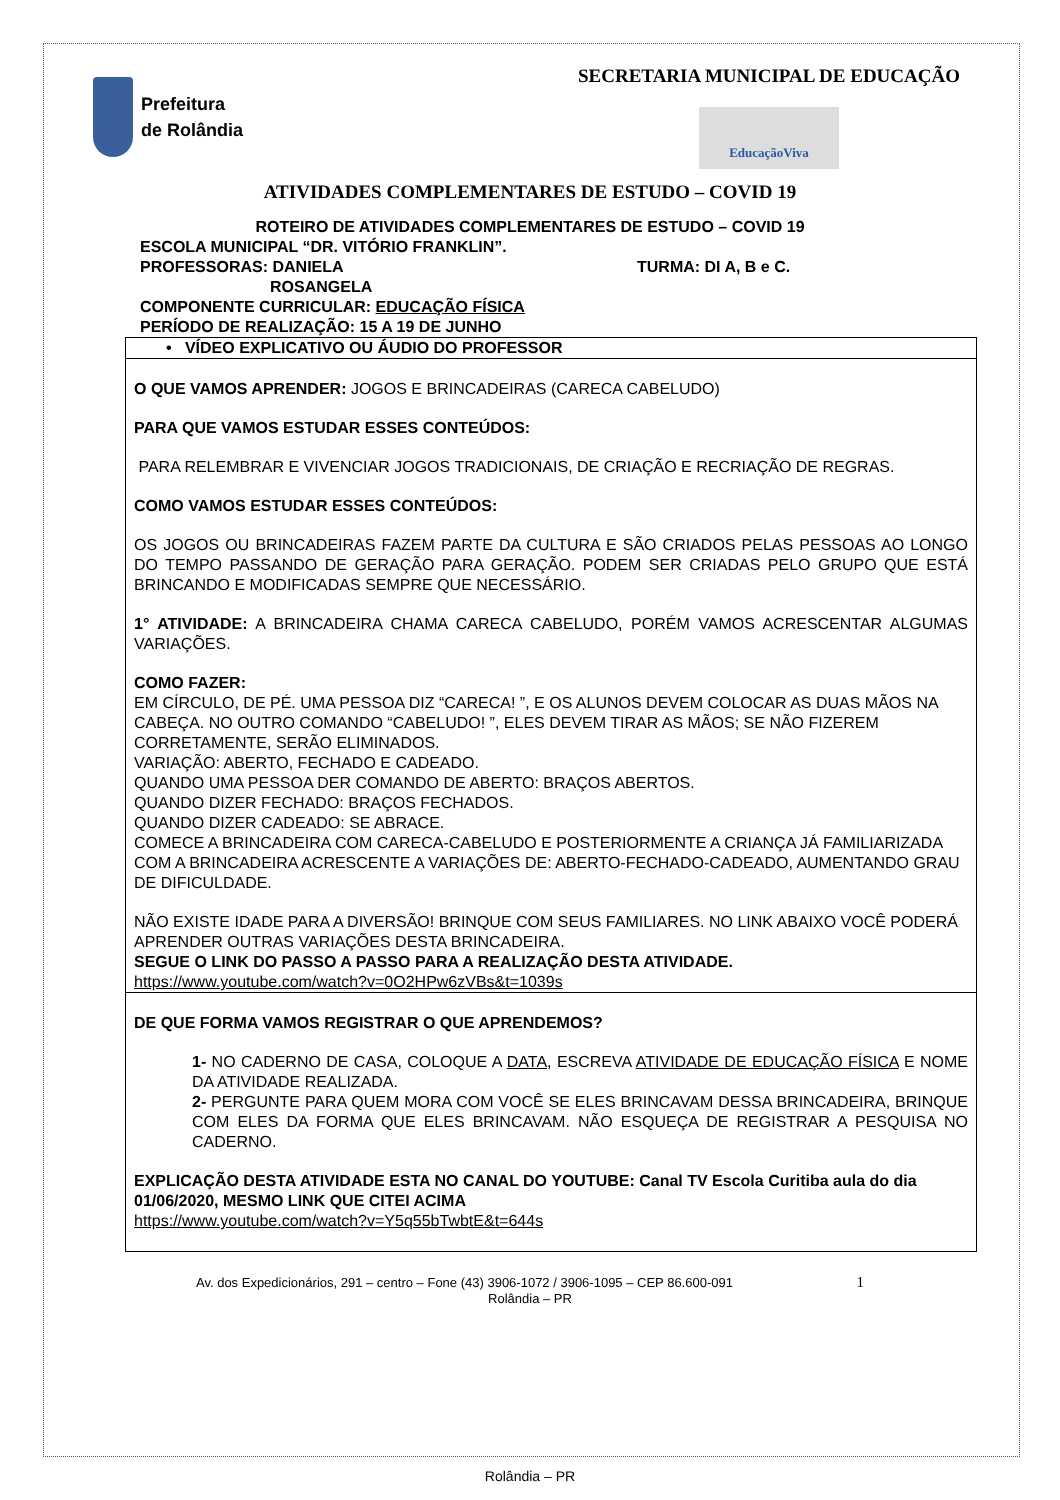Prefeitura
de Rolândia
SECRETARIA MUNICIPAL DE EDUCAÇÃO
EducaçãoViva
ATIVIDADES COMPLEMENTARES DE ESTUDO – COVID 19
ROTEIRO DE ATIVIDADES COMPLEMENTARES DE ESTUDO – COVID 19
ESCOLA MUNICIPAL “DR. VITÓRIO FRANKLIN”.
PROFESSORAS: DANIELA TURMA: DI A, B e C.
ROSANGELA
COMPONENTE CURRICULAR: EDUCAÇÃO FÍSICA
PERÍODO DE REALIZAÇÃO: 15 A 19 DE JUNHO
| • VÍDEO EXPLICATIVO OU ÁUDIO DO PROFESSOR |
| O QUE VAMOS APRENDER: JOGOS E BRINCADEIRAS (CARECA CABELUDO) PARA QUE VAMOS ESTUDAR ESSES CONTEÚDOS: PARA RELEMBRAR E VIVENCIAR JOGOS TRADICIONAIS, DE CRIAÇÃO E RECRIAÇÃO DE REGRAS. COMO VAMOS ESTUDAR ESSES CONTEÚDOS: OS JOGOS OU BRINCADEIRAS FAZEM PARTE DA CULTURA E SÃO CRIADOS PELAS PESSOAS AO LONGO DO TEMPO PASSANDO DE GERAÇÃO PARA GERAÇÃO. PODEM SER CRIADAS PELO GRUPO QUE ESTÁ BRINCANDO E MODIFICADAS SEMPRE QUE NECESSÁRIO. 1° ATIVIDADE: A BRINCADEIRA CHAMA CARECA CABELUDO, PORÉM VAMOS ACRESCENTAR ALGUMAS VARIAÇÕES. COMO FAZER: EM CÍRCULO, DE PÉ. UMA PESSOA DIZ “CARECA! ”, E OS ALUNOS DEVEM COLOCAR AS DUAS MÃOS NA CABEÇA. NO OUTRO COMANDO “CABELUDO! ”, ELES DEVEM TIRAR AS MÃOS; SE NÃO FIZEREM CORRETAMENTE, SERÃO ELIMINADOS. VARIAÇÃO: ABERTO, FECHADO E CADEADO. QUANDO UMA PESSOA DER COMANDO DE ABERTO: BRAÇOS ABERTOS. QUANDO DIZER FECHADO: BRAÇOS FECHADOS. QUANDO DIZER CADEADO: SE ABRACE. COMECE A BRINCADEIRA COM CARECA-CABELUDO E POSTERIORMENTE A CRIANÇA JÁ FAMILIARIZADA COM A BRINCADEIRA ACRESCENTE A VARIAÇÕES DE: ABERTO-FECHADO-CADEADO, AUMENTANDO GRAU DE DIFICULDADE. NÃO EXISTE IDADE PARA A DIVERSÃO! BRINQUE COM SEUS FAMILIARES. NO LINK ABAIXO VOCÊ PODERÁ APRENDER OUTRAS VARIAÇÕES DESTA BRINCADEIRA. SEGUE O LINK DO PASSO A PASSO PARA A REALIZAÇÃO DESTA ATIVIDADE. https://www.youtube.com/watch?v=0O2HPw6zVBs&t=1039s |
| DE QUE FORMA VAMOS REGISTRAR O QUE APRENDEMOS? 1- NO CADERNO DE CASA, COLOQUE A DATA , ESCREVA ATIVIDADE DE EDUCAÇÃO FÍSICA E NOME DA ATIVIDADE REALIZADA. 2- PERGUNTE PARA QUEM MORA COM VOCÊ SE ELES BRINCAVAM DESSA BRINCADEIRA, BRINQUE COM ELES DA FORMA QUE ELES BRINCAVAM. NÃO ESQUEÇA DE REGISTRAR A PESQUISA NO CADERNO. EXPLICAÇÃO DESTA ATIVIDADE ESTA NO CANAL DO YOUTUBE: Canal TV Escola Curitiba aula do dia 01/06/2020, MESMO LINK QUE CITEI ACIMA https://www.youtube.com/watch?v=Y5q55bTwbtE&t=644s |
Av. dos Expedicionários, 291 – centro – Fone (43) 3906-1072 / 3906-1095 – CEP 86.600-091 1
Rolândia – PR
Rolândia – PR